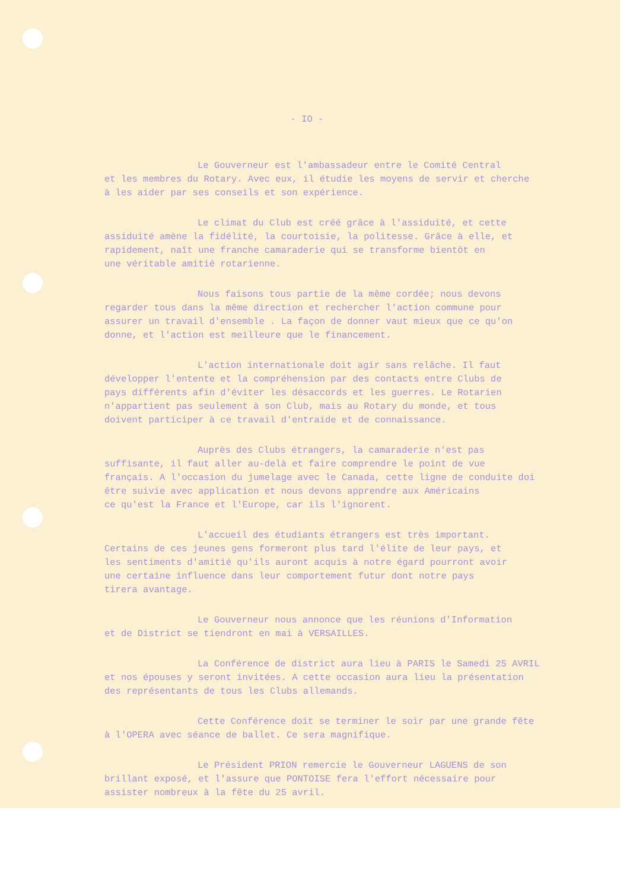- IO -
Le Gouverneur est l'ambassadeur entre le Comité Central
et les membres du Rotary. Avec eux, il étudie les moyens de servir et cherche
à les aider par ses conseils et son expérience.
Le climat du Club est créé grâce à l'assiduité, et cette
assiduité amène la fidélité, la courtoisie, la politesse. Grâce à elle, et
rapidement, naît une franche camaraderie qui se transforme bientôt en
une véritable amitié rotarienne.
Nous faisons tous partie de la même cordée; nous devons
regarder tous dans la même direction et rechercher l'action commune pour
assurer un travail d'ensemble . La façon de donner vaut mieux que ce qu'on
donne, et l'action est meilleure que le financement.
L'action internationale doit agir sans relâche. Il faut
développer l'entente et la compréhension par des contacts entre Clubs de
pays différents afin d'éviter les désaccords et les guerres. Le Rotarien
n'appartient pas seulement à son Club, mais au Rotary du monde, et tous
doivent participer à ce travail d'entraide et de connaissance.
Auprès des Clubs étrangers, la camaraderie n'est pas
suffisante, il faut aller au-delà et faire comprendre le point de vue
français. A l'occasion du jumelage avec le Canada, cette ligne de conduite doi
être suivie avec application et nous devons apprendre aux Américains
ce qu'est la France et l'Europe, car ils l'ignorent.
L'accueil des étudiants étrangers est très important.
Certains de ces jeunes gens formeront plus tard l'élite de leur pays, et
les sentiments d'amitié qu'ils auront acquis à notre égard pourront avoir
une certaine influence dans leur comportement futur dont notre pays
tirera avantage.
Le Gouverneur nous annonce que les réunions d'Information
et de District se tiendront en mai à VERSAILLES.
La Conférence de district aura lieu à PARIS le Samedi 25 AVRIL
et nos épouses y seront invitées. A cette occasion aura lieu la présentation
des représentants de tous les Clubs allemands.
Cette Conférence doit se terminer le soir par une grande fête
à l'OPERA avec séance de ballet. Ce sera magnifique.
Le Président PRION remercie le Gouverneur LAGUENS de son
brillant exposé, et l'assure que PONTOISE fera l'effort nécessaire pour
assister nombreux à la fête du 25 avril.
-------